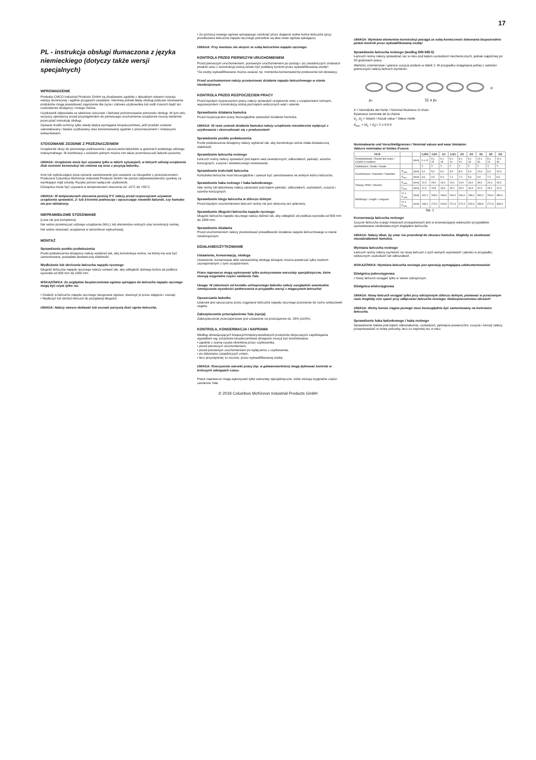17
PL - instrukcja obsługi tłumaczona z języka niemieckiego (dotyczy także wersji specjalnych)
WPROWADZENIE
Produkty CMCO Industrial Products GmbH są zbudowane zgodnie z aktualnym stanem rozwoju wiedzy technicznej i ogólnie przyjętymi zasadami. Niemniej jednak błędy obsługi podczas stosowania produktów mogą powodować zagrożenie dla życia i zdrowia użytkownika lub osób trzecich bądź też uszkodzenie dźwignicy i innego mienia.
Użytkownik odpowiada za właściwe rzeczowe i fachowe poinstruowanie personelu obsługi. W tym celu wszyscy operatorzy przed przystąpieniem do pierwszego uruchomienia urządzenia muszą starannie przeczytać instrukcję obsługi.
Opisane środki ochrony tylko wtedy dadzą wymagane bezpieczeństwo, jeśli produkt zostanie zainstalowany i będzie użytkowany oraz konserwowany zgodnie z przeznaczeniem i niniejszymi wskazówkami.
STOSOWANIE ZGODNIE Z PRZEZNACZENIEM
Urządzenie służy do pionowego podnoszenia i opuszczania ładunków w granicach podanego udźwigu maksymalnego. W kombinacji z wózkiem jednym można nim także przemieszczać ładunki poziomo.
UWAGA: Urządzenie może być używane tylko w takich sytuacjach, w których udźwig urządzenia i/lub nośność konstrukcji nie zmienia się wraz z pozycją ładunku.
Inne lub wykraczające poza opisane zastosowanie jest uważane za niezgodne z przeznaczeniem. Producent Columbus McKinnon Industrial Products GmbH nie ponosi odpowiedzialności cywilnej za wynikające stąd szkody. Ryzyko ponosi wyłącznie użytkownik.
Dźwignica może być używana w temperaturach otoczenia od -10°C do +50°C.
UWAGA: W temperaturach otoczenia poniżej 0°C należy przed rozpoczęciem używania urządzenia sprawdzić, 2- lub 3-krotnie podnosząc i opuszczając niewielki ładunek, czy hamulec nie jest oblodzony.
NIEPRAWIDŁOWE STOSOWANIE
(Lista nie jest kompletna)
Nie wolno przekraczać udźwigu urządzenia (WLL) lub elementów nośnych oraz konstrukcji nośnej.
Nie wolno stosować urządzenia w atmosferze wybuchowej.
MONTAŻ
Sprawdzenie punktu podwieszenia
Punkt podwieszenia dźwignicy należy wybierać tak, aby konstrukcja nośna, na której ma ona być zamontowana, posiadała dostateczną stabilność.
Wydłużenie lub skrócenie łańcucha napędu ręcznego
Długość łańcucha napędu ręcznego należy ustawić tak, aby odległość dolnego końca od podłoża wynosiła od 500 mm do 1000 mm.
WSKAZÓWKA: Ze względów bezpieczeństwa ogniwa spinające do łańcucha napędu ręcznego mogą być użyte tylko raz.
• Znaleźć w łańcuchu napędu ręcznego niezgrzane ogniwo, otworzyć je przez odgięcie i usunąć.
• Wydłużyć lub skrócić łańcuch do pożądanej długości.
UWAGA: Należy zawsze dodawać lub usuwać parzystą ilość ogniw łańcucha.
• Za pomocą nowego ogniwa spinającego zamknąć przez dogięcie wolne końce łańcucha (przy przedłużaniu łańcucha napędu ręcznego potrzebne są dwa nowe ogniwa spinające).
UWAGA: Przy montażu nie skręcić ze sobą łańcuchów napędu ręcznego.
KONTROLA PRZED PIERWSZYM URUCHOMIENIEM
Przed pierwszym uruchomieniem, ponownym uruchomieniem po postoju i po zasadniczych zmianach produkt wraz z konstrukcją nośną winien być poddany kontroli przez wykwalifikowaną osobę*.
*Za osoby wykwalifikowane można uważać np. monterów-konserwatorów producenta lub dostawcy.
Przed uruchomieniem należy przetestować działanie napędu łańcuchowego w stanie nieobciążonym.
KONTROLA PRZED ROZPOCZĘCIEM PRACY
Przed każdym rozpoczęciem pracy należy sprawdzić urządzenie wraz z urządzeniami nośnymi, wyposażeniem i konstrukcją nośną pod kątem widocznych wad i usterek.
Sprawdzenie działania hamulca
Przed rozpoczęciem pracy bezwzględnie sprawdzić działanie hamulca.
UWAGA: W razie usterek działania hamulca należy urządzenie niezwłocznie wyłączyć z użytkowania i skonsultować się z producentem!
Sprawdzenie punktu podwieszenia
Punkt podwieszenia dźwignicy należy wybierać tak, aby konstrukcja nośna miała dostateczną stabilność.
Sprawdzenie łańcucha nośnego
Łańcuch nośny należy sprawdzić pod kątem wad zewnętrznych, odkształceń, pęknięć, wżerów korozyjnych, zużycia i dostatecznego smarowania.
Sprawdzenie końcówki łańcucha
Końcówka łańcucha musi bezwzględnie i zawsze być zamontowana na wolnym końcu łańcucha.
Sprawdzenie haka nośnego i haka ładunkowego
Hak nośny lub ładunkowy należy sprawdzić pod kątem pęknięć, odkształceń, uszkodzeń, zużycia i wżerów korozyjnych.
Sprawdzenie biegu łańcucha w zbloczu dolnym
Przed każdym uruchomieniem łańcuch nośny nie jest skręcony ani spleciony.
Sprawdzenie długości łańcucha napędu ręcznego
Długość łańcucha napędu ręcznego należy dobrać tak, aby odległość od podłoża wynosiła od 500 mm do 1000 mm.
Sprawdzenie działania
Przed uruchomieniem należy przetestować prawidłowość działania napędu łańcuchowego w stanie nieobciążonym.
DZIAŁANIE/UŻYTKOWANIE
Ustawienie, konserwacja, obsługa
Ustawienie, konserwacje albo samodzielną obsługę dźwignic można powierzać tylko osobom zaznajomionym z tymi urządzeniami.
Prace naprawcze mogą wykonywać tylko autoryzowane warsztaty specjalistyczne, które stosują oryginalne części zamienne Yale.
Uwaga: W zależności od kształtu uchwyconego ładunku należy uwzględnić ewentualne zmniejszenie wysokości podnoszenia w przypadku wersji z magazynem łańcucha!
Opuszczanie ładunku
Ładunek jest opuszczany przez ciągnięcie łańcucha napędu ręcznego przeciwnie do ruchu wskazówek zegara.
Zabezpieczenie przeciążeniowe Yale (opcja)
Zabezpieczenie przeciążeniowe jest ustawione na przeciążenie ok. 25% (±15%).
KONTROLA, KONSERWACJA I NAPRAWA
Według obowiązujących krajowych/międzynarodowych przepisów dotyczących zapobiegania wypadkom wg. przepisów bezpieczeństwa dźwignice muszą być kontrolowane:
• zgodnie z oceną ryzyka określoną przez użytkownika,
• przed pierwszym uruchomieniem,
• przed ponownym uruchomieniem po wyłączeniu z użytkowania,
• po dokonaniu zasadniczych zmian,
• lecz przynajmniej 1x rocznie, przez wykwalifikowaną osobę.
UWAGA: Rzeczywiste warunki pracy (np. w galwanotechnice) mogą dyktować kontrole w krótszych odstępach czasu.
Prace naprawcze mogą wykonywać tylko warsztaty specjalistyczne, które stosują oryginalne części zamienne Yale.
UWAGA: Wymiana elementów konstrukcji pociąga za sobą konieczność dokonania bezpośrednio potem kontroli przez wykwalifikowaną osobę!
Sprawdzenie łańcucha nośnego (według DIN 685-5)
Łańcuch nośny należy sprawdzać raz w roku pod kątem uszkodzeń mechanicznych, jednak najpóźniej po 50 godzinach pracy.
Wartości znamionowe i granice zużycia podano w tabeli 2. W przypadku osiągnięcia jednej z wartości granicznych należy łańcuch wymienić.
pn
11 x pn
d
d = Nenndicke der Kette / Nominal thickness of chain
Epaisseur nominale de la chaîne
d<sub>1</sub>, d<sub>2</sub> = Istwert / Actual value / Valeur réelle
d<sub>min.</sub> = (d<sub>1</sub> + d<sub>2</sub>) / 2 ≤ 0,9 d
Nominalwerte und Verschleißgrenzen / Nominal values and wear limitation
Valeurs nominales et limites d'usure
| VS III | | | 0,25/1 | 0,5/1 | 1/1 | 1,5/1 | 2/1 | 2/2 | 3/1 | 3/2 | 5/2 |
| --- | --- | --- | --- | --- | --- | --- | --- | --- | --- | --- | --- |
| Rundstahlkette / Round link chain / Chaîne à maillons | | [mm] | 4 x 12 | 5 x 15 | 6 x 18 | 8 x 24 | 8 x 24 | 6 x 18 | 10 x 30 | 8 x 24 | 10 x 30 |
| Güteklasse / Grade / Grade | | | T | T | T | T | T | T | T | T | T |
| Durchmesser / Diameter / Diamètre | d<sub>nom.</sub> | [mm] | 4,0 | 5,0 | 6,0 | 8,0 | 8,0 | 6,0 | 10,0 | 8,0 | 10,0 |
| | d<sub>min.</sub> | [mm] | 3,6 | 4,5 | 5,4 | 7,2 | 7,2 | 5,4 | 9,0 | 7,2 | 9,0 |
| Teilung / Pitch / Division | p<sub>nom.</sub> | [mm] | 12,0 | 15,0 | 18,0 | 24,0 | 24,0 | 18,0 | 30,0 | 24,0 | 30,0 |
| | p<sub>max.</sub> | [mm] | 12,6 | 15,8 | 18,9 | 25,2 | 25,2 | 18,9 | 31,5 | 25,2 | 31,5 |
| Meßlänge / Length / Longueur | 11 x p<sub>nom.</sub> | [mm] | 132,0 | 165,0 | 198,0 | 264,0 | 264,0 | 198,0 | 330,0 | 264,0 | 330,0 |
| | 11 x p<sub>max.</sub> | [mm] | 136,0 | 170,0 | 203,9 | 271,9 | 271,9 | 203,9 | 339,9 | 271,9 | 339,9 |
Tab. 2
Konserwacja łańcucha nośnego
Zużycie łańcucha w jego miejscach przegubowych jest w przeważającej większości przypadków spowodowane niedostatecznym doglądem łańcucha.
UWAGA: Należy dbać, by smar nie przeniknął do obszaru hamulca. Mogłoby to skutkować niezadziałaniem hamulca.
Wymiana łańcucha nośnego
Łańcuch nośny należy wymienić na nowy łańcuch o tych samych wymiarach i jakości w przypadku widocznych uszkodzeń lub odkształceń.
WSKAZÓWKA: Wymiana łańcucha nośnego jest operacją wymagającą udokumentowania!
Dźwignica jednocięgnowa
• Nowy łańcuch wciągać tylko w stanie odciążonym.
Dźwignica wielocięgnowa
UWAGA: Nowy łańcuch wciągać tylko przy odciążonym zbloczu dolnym, ponieważ w przeciwnym razie mogłoby ono spaść przy odłączaniu łańcucha nośnego. Niebezpieczeństwo obrażeń!
UWAGA: Wolny koniec cięgna pustego musi bezwzględnie być zamontowany na końcówce łańcucha.
Sprawdzenie haka ładunkowego i haka nośnego
Sprawdzenie haków pod kątem odkształcenia, uszkodzeń, pęknięcia powierzchni, zużycia i korozji należy przeprowadzać w miarę potrzeby, lecz co najmniej raz w roku.
© 2019 Columbus McKinnon Industrial Products GmbH